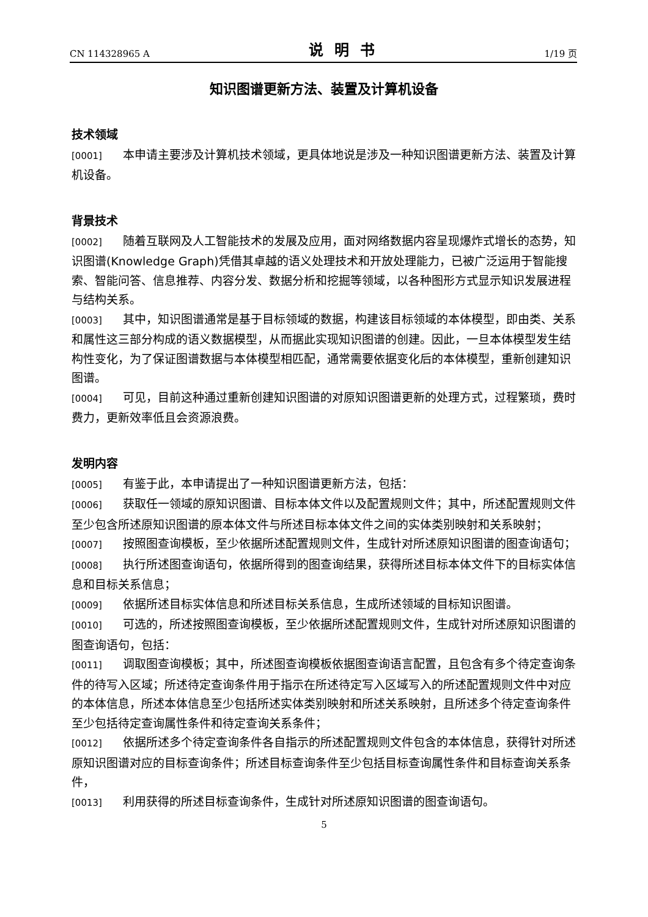CN 114328965 A 说明书 1/19 页
知识图谱更新方法、装置及计算机设备
技术领域
[0001] 本申请主要涉及计算机技术领域，更具体地说是涉及一种知识图谱更新方法、装置及计算机设备。
背景技术
[0002] 随着互联网及人工智能技术的发展及应用，面对网络数据内容呈现爆炸式增长的态势，知识图谱(Knowledge Graph)凭借其卓越的语义处理技术和开放处理能力，已被广泛运用于智能搜索、智能问答、信息推荐、内容分发、数据分析和挖掘等领域，以各种图形方式显示知识发展进程与结构关系。
[0003] 其中，知识图谱通常是基于目标领域的数据，构建该目标领域的本体模型，即由类、关系和属性这三部分构成的语义数据模型，从而据此实现知识图谱的创建。因此，一旦本体模型发生结构性变化，为了保证图谱数据与本体模型相匹配，通常需要依据变化后的本体模型，重新创建知识图谱。
[0004] 可见，目前这种通过重新创建知识图谱的对原知识图谱更新的处理方式，过程繁琐，费时费力，更新效率低且会资源浪费。
发明内容
[0005] 有鉴于此，本申请提出了一种知识图谱更新方法，包括：
[0006] 获取任一领域的原知识图谱、目标本体文件以及配置规则文件；其中，所述配置规则文件至少包含所述原知识图谱的原本体文件与所述目标本体文件之间的实体类别映射和关系映射；
[0007] 按照图查询模板，至少依据所述配置规则文件，生成针对所述原知识图谱的图查询语句；
[0008] 执行所述图查询语句，依据所得到的图查询结果，获得所述目标本体文件下的目标实体信息和目标关系信息；
[0009] 依据所述目标实体信息和所述目标关系信息，生成所述领域的目标知识图谱。
[0010] 可选的，所述按照图查询模板，至少依据所述配置规则文件，生成针对所述原知识图谱的图查询语句，包括：
[0011] 调取图查询模板；其中，所述图查询模板依据图查询语言配置，且包含有多个待定查询条件的待写入区域；所述待定查询条件用于指示在所述待定写入区域写入的所述配置规则文件中对应的本体信息，所述本体信息至少包括所述实体类别映射和所述关系映射，且所述多个待定查询条件至少包括待定查询属性条件和待定查询关系条件；
[0012] 依据所述多个待定查询条件各自指示的所述配置规则文件包含的本体信息，获得针对所述原知识图谱对应的目标查询条件；所述目标查询条件至少包括目标查询属性条件和目标查询关系条件，
[0013] 利用获得的所述目标查询条件，生成针对所述原知识图谱的图查询语句。
5